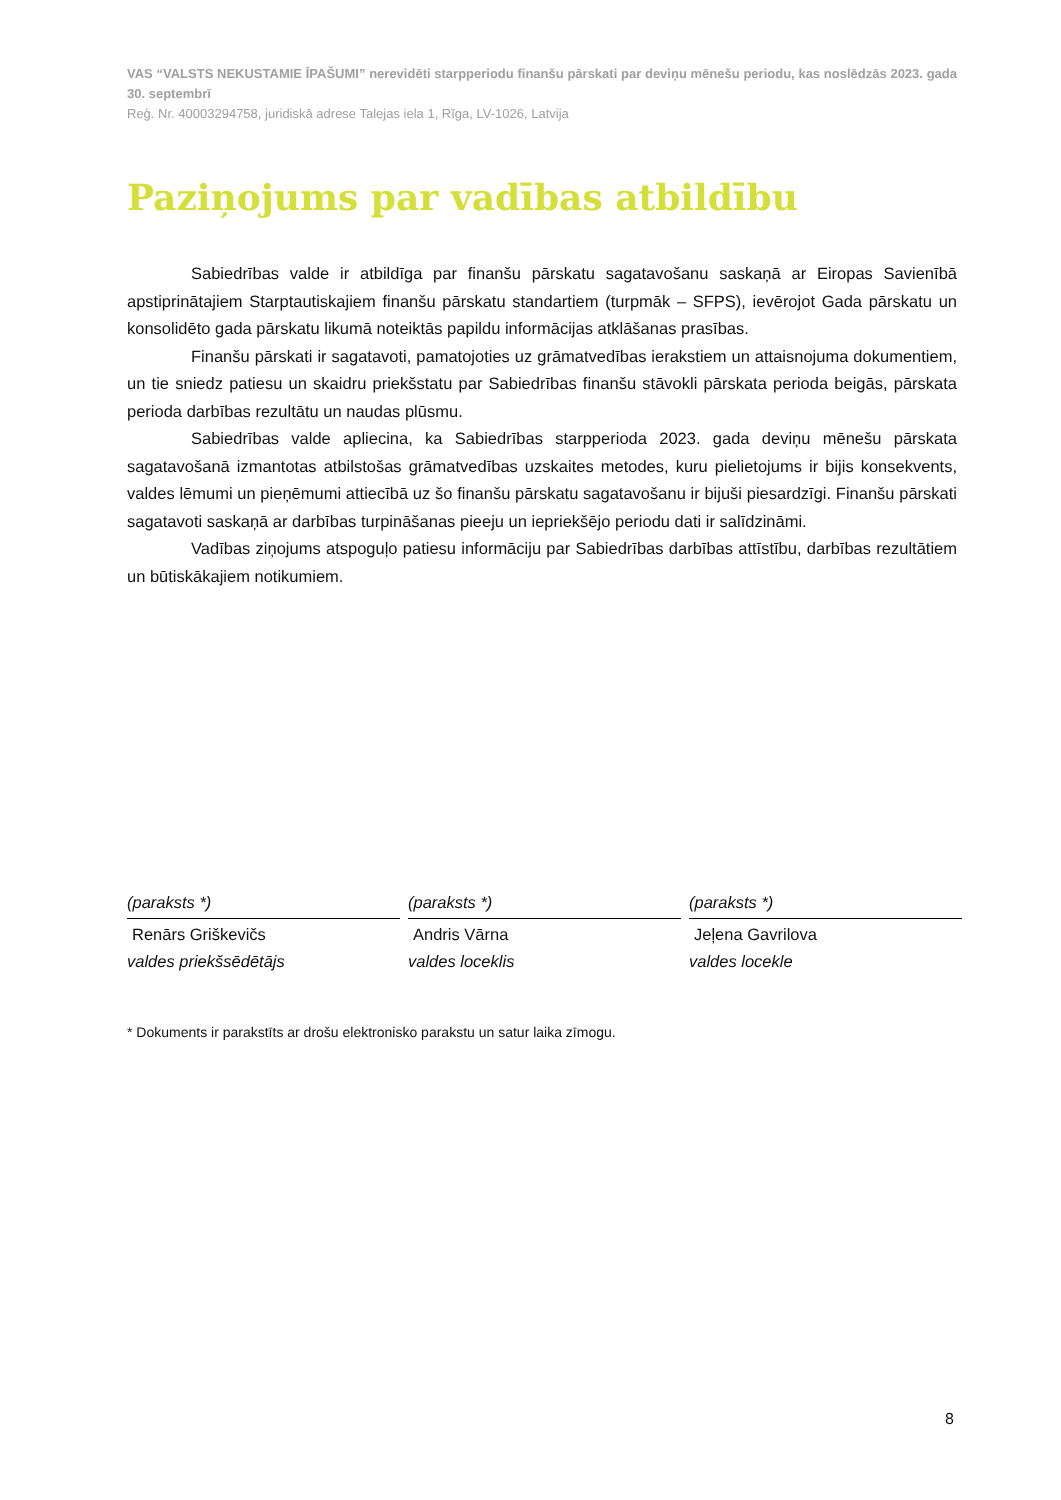VAS “VALSTS NEKUSTAMIE ĪPAŠUMI” nerevidēti starpperiodu finanšu pārskati par deviņu mēnešu periodu, kas noslēdzās 2023. gada 30. septembrī
Reģ. Nr. 40003294758, juridiskā adrese Talejas iela 1, Rīga, LV-1026, Latvija
Paziņojums par vadības atbildību
Sabiedrības valde ir atbildīga par finanšu pārskatu sagatavošanu saskaņā ar Eiropas Savienībā apstiprinātajiem Starptautiskajiem finanšu pārskatu standartiem (turpmāk – SFPS), ievērojot Gada pārskatu un konsolidēto gada pārskatu likumā noteiktās papildu informācijas atklāšanas prasības.
Finanšu pārskati ir sagatavoti, pamatojoties uz grāmatvedības ierakstiem un attaisnojuma dokumentiem, un tie sniedz patiesu un skaidru priekšstatu par Sabiedrības finanšu stāvokli pārskata perioda beigās, pārskata perioda darbības rezultātu un naudas plūsmu.
Sabiedrības valde apliecina, ka Sabiedrības starpperioda 2023. gada deviņu mēnešu pārskata sagatavošanā izmantotas atbilstošas grāmatvedības uzskaites metodes, kuru pielietojums ir bijis konsekvents, valdes lēmumi un pieņēmumi attiecībā uz šo finanšu pārskatu sagatavošanu ir bijuši piesardzīgi. Finanšu pārskati sagatavoti saskaņā ar darbības turpināšanas pieeju un iepriekšējo periodu dati ir salīdzināmi.
Vadības ziņojums atspoguļo patiesu informāciju par Sabiedrības darbības attīstību, darbības rezultātiem un būtiskākajiem notikumiem.
(paraksts *)
Renārs Griškevičs
valdes priekšsēdētājs
(paraksts *)
Andris Vārna
valdes loceklis
(paraksts *)
Jeļena Gavrilova
valdes locekle
* Dokuments ir parakstīts ar drošu elektronisko parakstu un satur laika zīmogu.
8